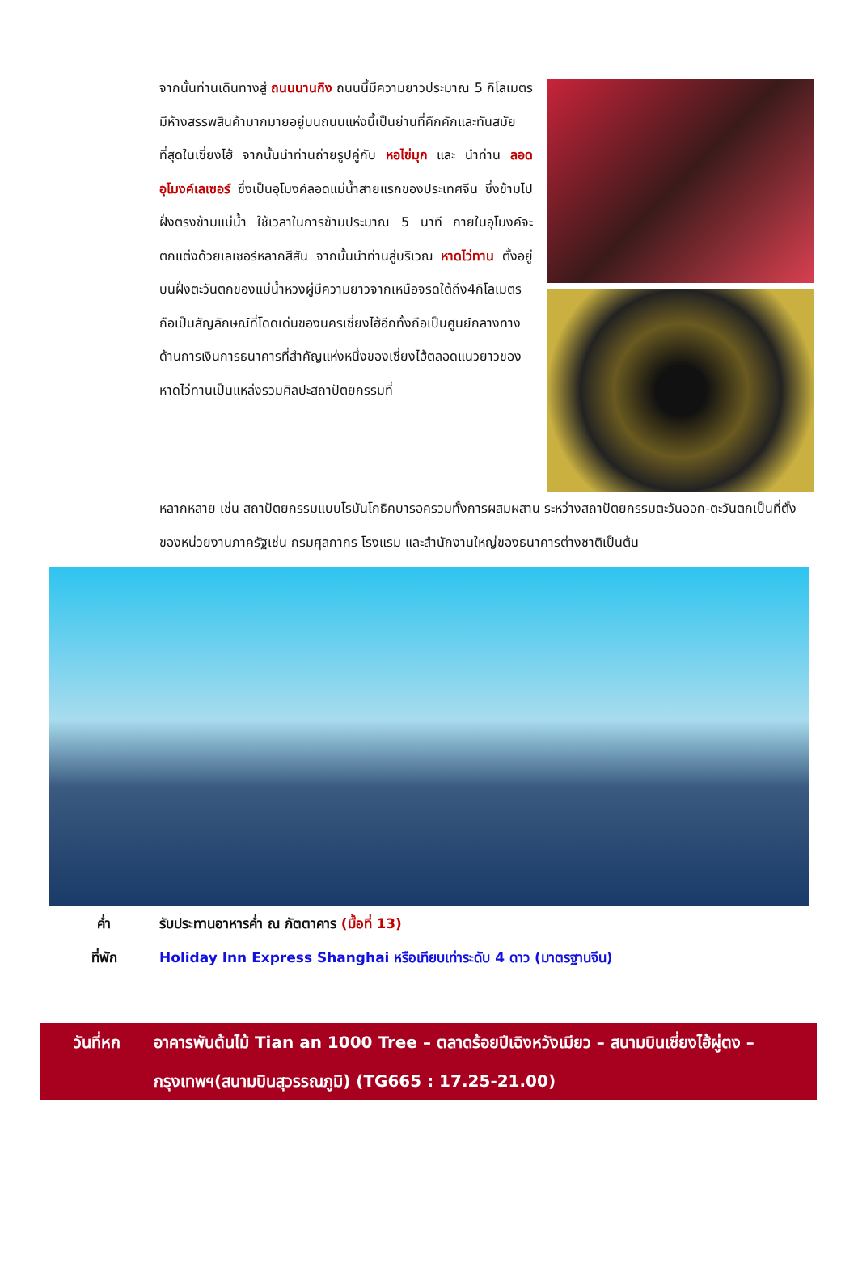จากนั้นท่านเดินทางสู่ ถนนนานกิง ถนนนี้มีความยาวประมาณ 5 กิโลเมตร มีห้างสรรพสินค้ามากมายอยู่บนถนนแห่งนี้เป็นย่านที่คึกคักและทันสมัยที่สุดในเซี่ยงไฮ้ จากนั้นนำท่านถ่ายรูปคู่กับ หอไข่มุก และ นำท่าน ลอดอุโมงค์เลเซอร์ ซึ่งเป็นอุโมงค์ลอดแม่น้ำสายแรกของประเทศจีน ซึ่งข้ามไปฝั่งตรงข้ามแม่น้ำ ใช้เวลาในการข้ามประมาณ 5 นาที ภายในอุโมงค์จะตกแต่งด้วยเลเซอร์หลากสีสัน จากนั้นนำท่านสู่บริเวณ หาดไว่ทาน ตั้งอยู่บนฝั่งตะวันตกของแม่น้ำหวงผู่มีความยาวจากเหนือจรดใต้ถึง4กิโลเมตร ถือเป็นสัญลักษณ์ที่โดดเด่นของนครเซี่ยงไฮ้อีกทั้งถือเป็นศูนย์กลางทางด้านการเงินการธนาคารที่สำคัญแห่งหนึ่งของเซี่ยงไฮ้ตลอดแนวยาวของหาดไว่ทานเป็นแหล่งรวมศิลปะสถาปัตยกรรมที่
หลากหลาย เช่น สถาปัตยกรรมแบบโรมันโกธิคบารอครวมทั้งการผสมผสาน ระหว่างสถาปัตยกรรมตะวันออก-ตะวันตกเป็นที่ตั้งของหน่วยงานภาครัฐเช่น กรมศุลกากร โรงแรม และสำนักงานใหญ่ของธนาคารต่างชาติเป็นต้น
ค่ำ รับประทานอาหารค่ำ ณ ภัตตาคาร (มื้อที่ 13)
ที่พัก Holiday Inn Express Shanghai หรือเทียบเท่าระดับ 4 ดาว (มาตรฐานจีน)
วันที่หก อาคารพันต้นไม้ Tian an 1000 Tree – ตลาดร้อยปีเฉิงหวังเมียว – สนามบินเซี่ยงไฮ้ผู่ตง – กรุงเทพฯ(สนามบินสุวรรณภูมิ) (TG665 : 17.25-21.00)